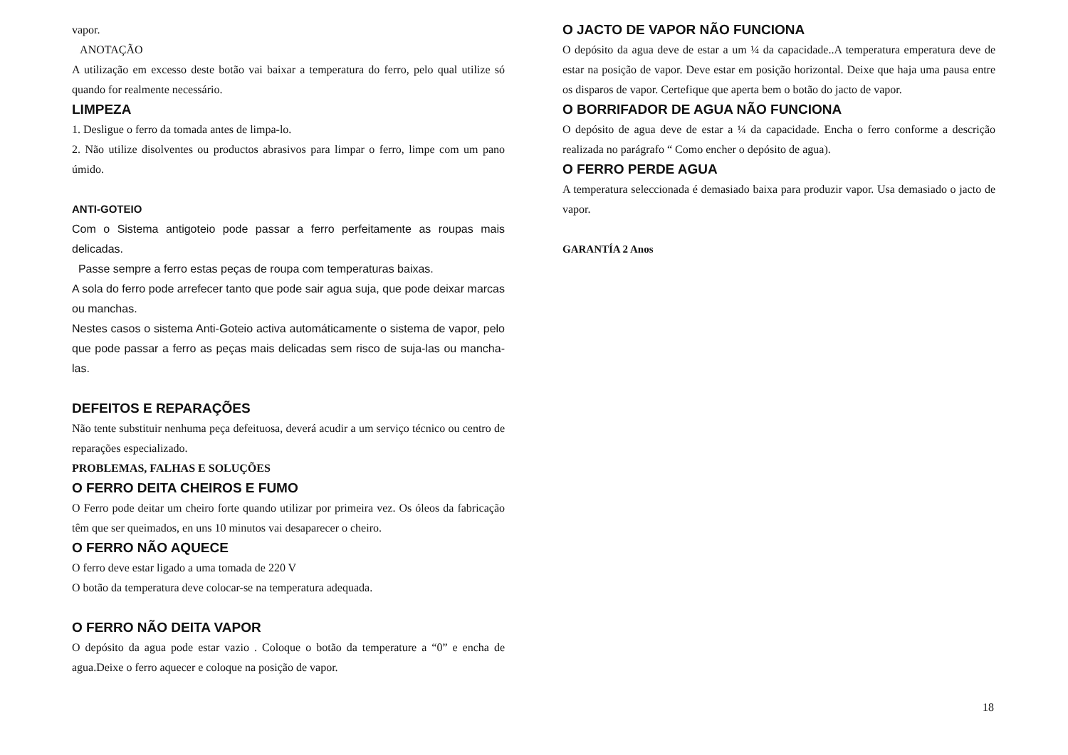vapor.
ANOTAÇÃO
A utilização em excesso deste botão vai baixar a temperatura do ferro, pelo qual utilize só quando for realmente necessário.
LIMPEZA
1. Desligue o ferro da tomada antes de limpa-lo.
2. Não utilize disolventes ou productos abrasivos para limpar o ferro, limpe com um pano úmido.
ANTI-GOTEIO
Com o Sistema antigoteio pode passar a ferro perfeitamente as roupas mais delicadas.
Passe sempre a ferro estas peças de roupa com temperaturas baixas.
A sola do ferro pode arrefecer tanto que pode sair agua suja, que pode deixar marcas ou manchas.
Nestes casos o sistema Anti-Goteio activa automáticamente o sistema de vapor, pelo que pode passar a ferro as peças mais delicadas sem risco de suja-las ou mancha-las.
DEFEITOS E REPARAÇÕES
Não tente substituir nenhuma peça defeituosa, deverá acudir a um serviço técnico ou centro de reparações especializado.
PROBLEMAS, FALHAS E SOLUÇÕES
O FERRO DEITA CHEIROS E FUMO
O Ferro pode deitar um cheiro forte quando utilizar por primeira vez. Os óleos da fabricação têm que ser queimados, en uns 10 minutos vai desaparecer o cheiro.
O FERRO NÃO AQUECE
O ferro deve estar ligado a uma tomada de 220 V
O botão da temperatura deve colocar-se na temperatura adequada.
O FERRO NÃO DEITA VAPOR
O depósito da agua pode estar vazio . Coloque o botão da temperature a “0” e encha de agua.Deixe o ferro aquecer e coloque na posição de vapor.
O JACTO DE VAPOR NÃO FUNCIONA
O depósito da agua deve de estar a um ¼ da capacidade..A temperatura emperatura deve de estar na posição de vapor. Deve estar em posição horizontal. Deixe que haja uma pausa entre os disparos de vapor. Certefique que aperta bem o botão do jacto de vapor.
O BORRIFADOR DE AGUA NÃO FUNCIONA
O depósito de agua deve de estar a ¼ da capacidade. Encha o ferro conforme a descrição realizada no parágrafo “ Como encher o depósito de agua).
O FERRO PERDE AGUA
A temperatura seleccionada é demasiado baixa para produzir vapor. Usa demasiado o jacto de vapor.
GARANTÍA 2 Anos
18